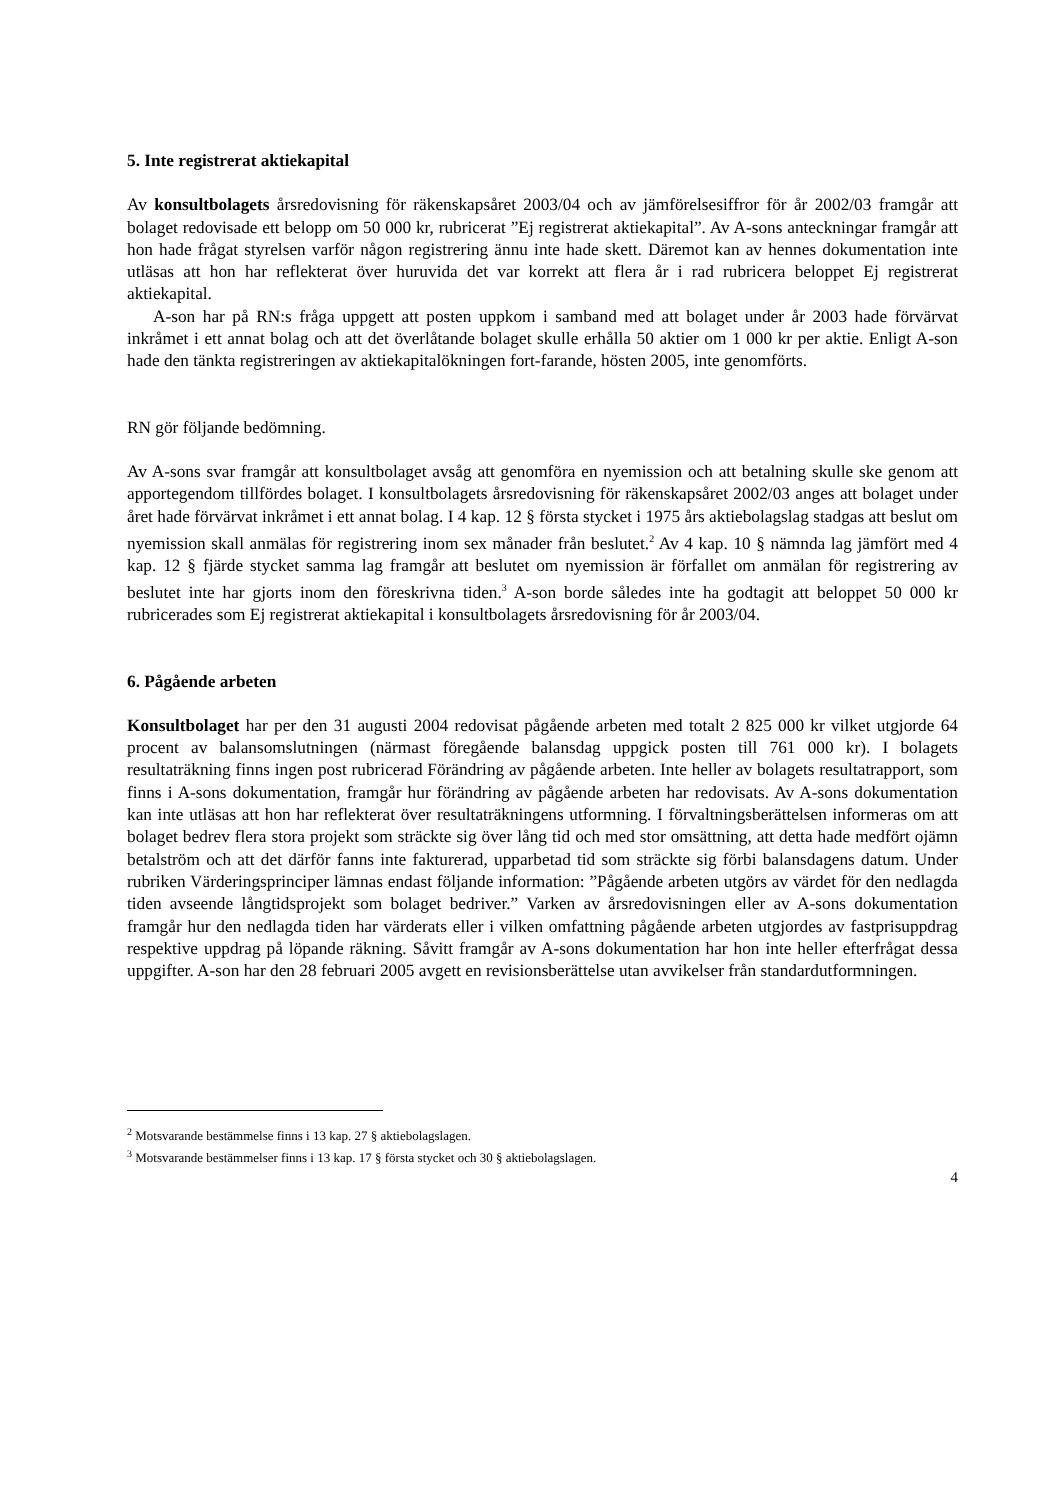5. Inte registrerat aktiekapital
Av konsultbolagets årsredovisning för räkenskapsåret 2003/04 och av jämförelsesiffror för år 2002/03 framgår att bolaget redovisade ett belopp om 50 000 kr, rubricerat ”Ej registrerat aktiekapital”. Av A-sons anteckningar framgår att hon hade frågat styrelsen varför någon registrering ännu inte hade skett. Däremot kan av hennes dokumentation inte utläsas att hon har reflekterat över huruvida det var korrekt att flera år i rad rubricera beloppet Ej registrerat aktiekapital.
A-son har på RN:s fråga uppgett att posten uppkom i samband med att bolaget under år 2003 hade förvärvat inkråmet i ett annat bolag och att det överlåtande bolaget skulle erhålla 50 aktier om 1 000 kr per aktie. Enligt A-son hade den tänkta registreringen av aktiekapitalökningen fort-farande, hösten 2005, inte genomförts.
RN gör följande bedömning.
Av A-sons svar framgår att konsultbolaget avsåg att genomföra en nyemission och att betalning skulle ske genom att apportegendom tillfördes bolaget. I konsultbolagets årsredovisning för räkenskapsåret 2002/03 anges att bolaget under året hade förvärvat inkråmet i ett annat bolag. I 4 kap. 12 § första stycket i 1975 års aktiebolagslag stadgas att beslut om nyemission skall anmälas för registrering inom sex månader från beslutet.<sup>2</sup> Av 4 kap. 10 § nämnda lag jämfört med 4 kap. 12 § fjärde stycket samma lag framgår att beslutet om nyemission är förfallet om anmälan för registrering av beslutet inte har gjorts inom den föreskrivna tiden.<sup>3</sup> A-son borde således inte ha godtagit att beloppet 50 000 kr rubricerades som Ej registrerat aktiekapital i konsultbolagets årsredovisning för år 2003/04.
6. Pågående arbeten
Konsultbolaget har per den 31 augusti 2004 redovisat pågående arbeten med totalt 2 825 000 kr vilket utgjorde 64 procent av balansomslutningen (närmast föregående balansdag uppgick posten till 761 000 kr). I bolagets resultaträkning finns ingen post rubricerad Förändring av pågående arbeten. Inte heller av bolagets resultatrapport, som finns i A-sons dokumentation, framgår hur förändring av pågående arbeten har redovisats. Av A-sons dokumentation kan inte utläsas att hon har reflekterat över resultaträkningens utformning. I förvaltningsberättelsen informeras om att bolaget bedrev flera stora projekt som sträckte sig över lång tid och med stor omsättning, att detta hade medfört ojämn betalström och att det därför fanns inte fakturerad, upparbetad tid som sträckte sig förbi balansdagens datum. Under rubriken Värderingsprinciper lämnas endast följande information: ”Pågående arbeten utgörs av värdet för den nedlagda tiden avseende långtidsprojekt som bolaget bedriver.” Varken av årsredovisningen eller av A-sons dokumentation framgår hur den nedlagda tiden har värderats eller i vilken omfattning pågående arbeten utgjordes av fastprisuppdrag respektive uppdrag på löpande räkning. Såvitt framgår av A-sons dokumentation har hon inte heller efterfrågat dessa uppgifter. A-son har den 28 februari 2005 avgett en revisionsberättelse utan avvikelser från standardutformningen.
<sup>2</sup> Motsvarande bestämmelse finns i 13 kap. 27 § aktiebolagslagen.
<sup>3</sup> Motsvarande bestämmelser finns i 13 kap. 17 § första stycket och 30 § aktiebolagslagen.
4